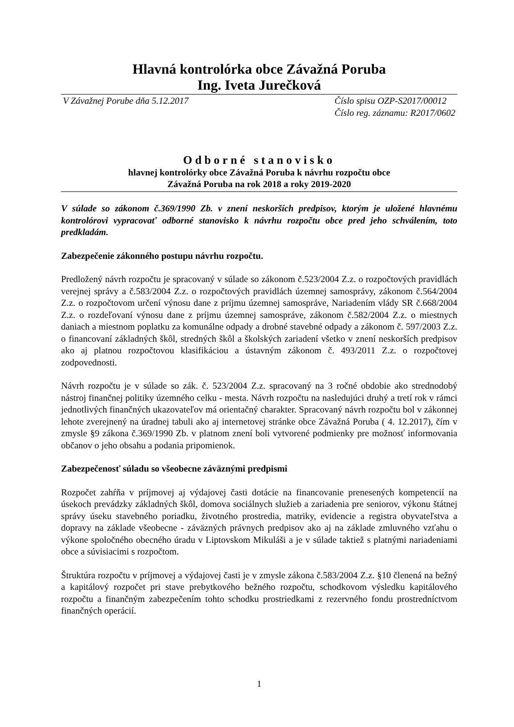Hlavná kontrolórka obce Závažná Poruba
Ing. Iveta Jurečková
V Závažnej Porube dňa 5.12.2017 Číslo spisu OZP-S2017/00012
Číslo reg. záznamu: R2017/0602
Odborné stanovisko
hlavnej kontrolórky obce Závažná Poruba k návrhu rozpočtu obce
Závažná Poruba na rok 2018 a roky 2019-2020
V súlade so zákonom č.369/1990 Zb. v znení neskorších predpisov, ktorým je uložené hlavnému kontrolórovi vypracovať odborné stanovisko k návrhu rozpočtu obce pred jeho schválením, toto predkladám.
Zabezpečenie zákonného postupu návrhu rozpočtu.
Predložený návrh rozpočtu je spracovaný v súlade so zákonom č.523/2004 Z.z. o rozpočtových pravidlách verejnej správy a č.583/2004 Z.z. o rozpočtových pravidlách územnej samosprávy, zákonom č.564/2004 Z.z. o rozpočtovom určení výnosu dane z príjmu územnej samospráve, Nariadením vlády SR č.668/2004 Z.z. o rozdeľovaní výnosu dane z príjmu územnej samospráve, zákonom č.582/2004 Z.z. o miestnych daniach a miestnom poplatku za komunálne odpady a drobné stavebné odpady a zákonom č. 597/2003 Z.z. o financovaní základných škôl, stredných škôl a školských zariadení všetko v znení neskorších predpisov ako aj platnou rozpočtovou klasifikáciou a ústavným zákonom č. 493/2011 Z.z. o rozpočtovej zodpovednosti.
Návrh rozpočtu je v súlade so zák. č. 523/2004 Z.z. spracovaný na 3 ročné obdobie ako strednodobý nástroj finančnej politiky územného celku - mesta. Návrh rozpočtu na nasledujúci druhý a tretí rok v rámci jednotlivých finančných ukazovateľov má orientačný charakter. Spracovaný návrh rozpočtu bol v zákonnej lehote zverejnený na úradnej tabuli ako aj internetovej stránke obce Závažná Poruba ( 4. 12.2017), čím v zmysle §9 zákona č.369/1990 Zb. v platnom znení boli vytvorené podmienky pre možnosť informovania občanov o jeho obsahu a podania pripomienok.
Zabezpečenosť súladu so všeobecne záväznými predpismi
Rozpočet zahŕňa v príjmovej aj výdajovej časti dotácie na financovanie prenesených kompetencií na úsekoch prevádzky základných škôl, domova sociálnych služieb a zariadenia pre seniorov, výkonu štátnej správy úseku stavebného poriadku, životného prostredia, matriky, evidencie a registra obyvateľstva a dopravy na základe všeobecne - záväzných právnych predpisov ako aj na základe zmluvného vzťahu o výkone spoločného obecného úradu v Liptovskom Mikuláši a je v súlade taktiež s platnými nariadeniami obce a súvisiacimi s rozpočtom.
Štruktúra rozpočtu v príjmovej a výdajovej časti je v zmysle zákona č.583/2004 Z.z. §10 členená na bežný a kapitálový rozpočet pri stave prebytkového bežného rozpočtu, schodkovom výsledku kapitálového rozpočtu a finančným zabezpečením tohto schodku prostriedkami z rezervného fondu prostredníctvom finančných operácií.
1